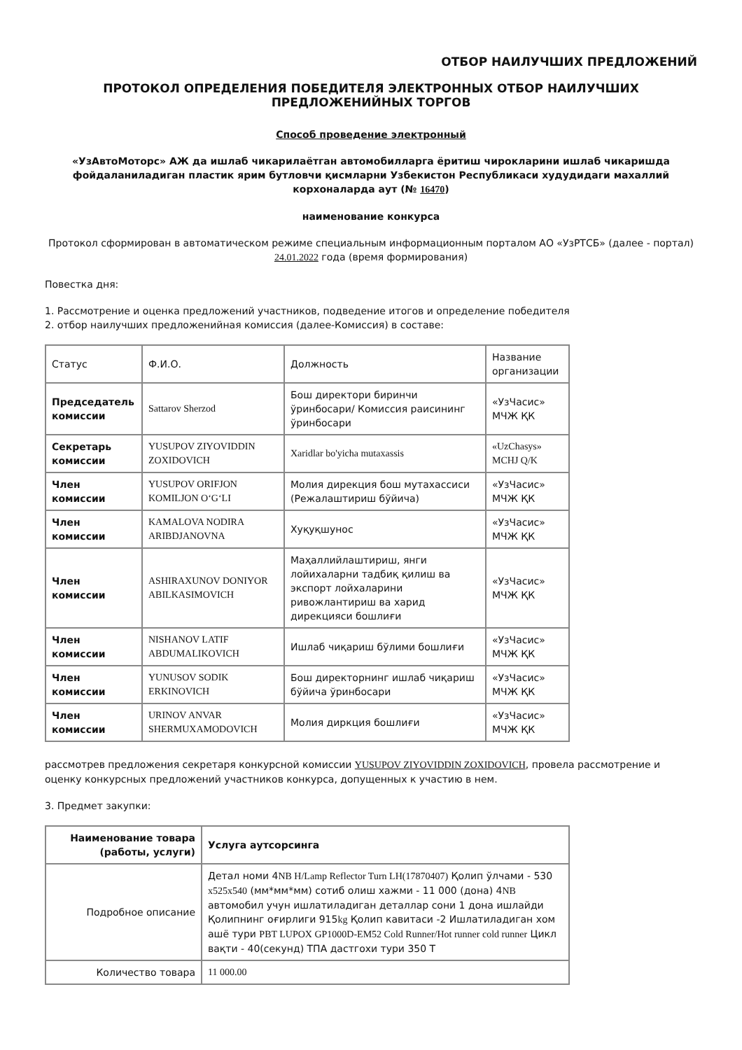ОТБОР НАИЛУЧШИХ ПРЕДЛОЖЕНИЙ
ПРОТОКОЛ ОПРЕДЕЛЕНИЯ ПОБЕДИТЕЛЯ ЭЛЕКТРОННЫХ ОТБОР НАИЛУЧШИХ
ПРЕДЛОЖЕНИЙНЫХ ТОРГОВ
Способ проведение электронный
«УзАвтоМоторс» АЖ да ишлаб чикарилаётган автомобилларга ёритиш чирокларини ишлаб чикаришда фойдаланиладиган пластик ярим бутловчи қисмларни Узбекистон Республикаси худудидаги махаллий корхоналарда аут (№ 16470)
наименование конкурса
Протокол сформирован в автоматическом режиме специальным информационным порталом АО «УзРТСБ» (далее - портал) 24.01.2022 года (время формирования)
Повестка дня:
1. Рассмотрение и оценка предложений участников, подведение итогов и определение победителя
2. отбор наилучших предложенийная комиссия (далее-Комиссия) в составе:
| Статус | Ф.И.О. | Должность | Название организации |
| Председатель комиссии | Sattarov Sherzod | Бош директори биринчи ўринбосари/ Комиссия раисининг ўринбосари | «УзЧасис» МЧЖ ҚК |
| Секретарь комиссии | YUSUPOV ZIYOVIDDIN ZOXIDOVICH | Xaridlar bo'yicha mutaxassis | «UzChasys» MCHJ Q/K |
| Член комиссии | YUSUPOV ORIFJON KOMILJON O‘G‘LI | Молия дирекция бош мутахассиси (Режалаштириш бўйича) | «УзЧасис» МЧЖ ҚК |
| Член комиссии | KAMALOVA NODIRA ARIBDJANOVNA | Хуқуқшунос | «УзЧасис» МЧЖ ҚК |
| Член комиссии | ASHIRAXUNOV DONIYOR ABILKASIMOVICH | Маҳаллийлаштириш, янги лойихаларни тадбиқ қилиш ва экспорт лойхаларини ривожлантириш ва харид дирекцияси бошлиғи | «УзЧасис» МЧЖ ҚК |
| Член комиссии | NISHANOV LATIF ABDUMALIKOVICH | Ишлаб чиқариш бўлими бошлиғи | «УзЧасис» МЧЖ ҚК |
| Член комиссии | YUNUSOV SODIK ERKINOVICH | Бош директорнинг ишлаб чиқариш бўйича ўринбосари | «УзЧасис» МЧЖ ҚК |
| Член комиссии | URINOV ANVAR SHERMUXAMODOVICH | Молия диркция бошлиғи | «УзЧасис» МЧЖ ҚК |
рассмотрев предложения секретаря конкурсной комиссии YUSUPOV ZIYOVIDDIN ZOXIDOVICH, провела рассмотрение и оценку конкурсных предложений участников конкурса, допущенных к участию в нем.
3. Предмет закупки:
| Наименование товара (работы, услуги) | Услуга аутсорсинга |
| Подробное описание | Детал номи 4 NB H/Lamp Reflector Turn LH(17870407) Қолип ўлчами - 530 x525x540 (мм*мм*мм) сотиб олиш хажми - 11 000 (дона) 4 NB автомобил учун ишлатиладиган деталлар сони 1 дона ишлайди Қолипнинг оғирлиги 915 kg Қолип кавитаси -2 Ишлатиладиган хом ашё тури PBT LUPOX GP1000D-EM52 Cold Runner/Hot runner cold runner Цикл вақти - 40(секунд) ТПА дастгохи тури 350 Т |
| Количество товара | 11 000.00 |